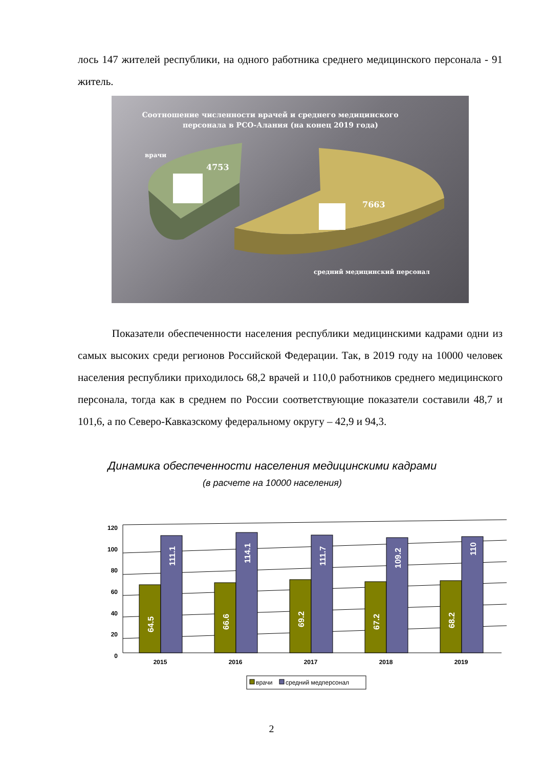лось 147 жителей республики, на одного работника среднего медицинского персонала - 91 житель.
Соотношение численности врачей и среднего медицинского
персонала в РСО-Алания (на конец 2019 года)
врачи
4753
7663
средний медицинский персонал
Показатели обеспеченности населения республики медицинскими кадрами одни из самых высоких среди регионов Российской Федерации. Так, в 2019 году на 10000 человек населения республики приходилось 68,2 врачей и 110,0 работников среднего медицинского персонала, тогда как в среднем по России соответствующие показатели составили 48,7 и 101,6, а по Северо-Кавказскому федеральному округу – 42,9 и 94,3.
Динамика обеспеченности населения медицинскими кадрами
(в расчете на 10000 населения)
120
100
80
60
40
20
0
64.5
111.1
66.6
114.1
69.2
111.7
67.2
109.2
68.2
110
2015
2016
2017
2018
2019
врачи
средний медперсонал
2